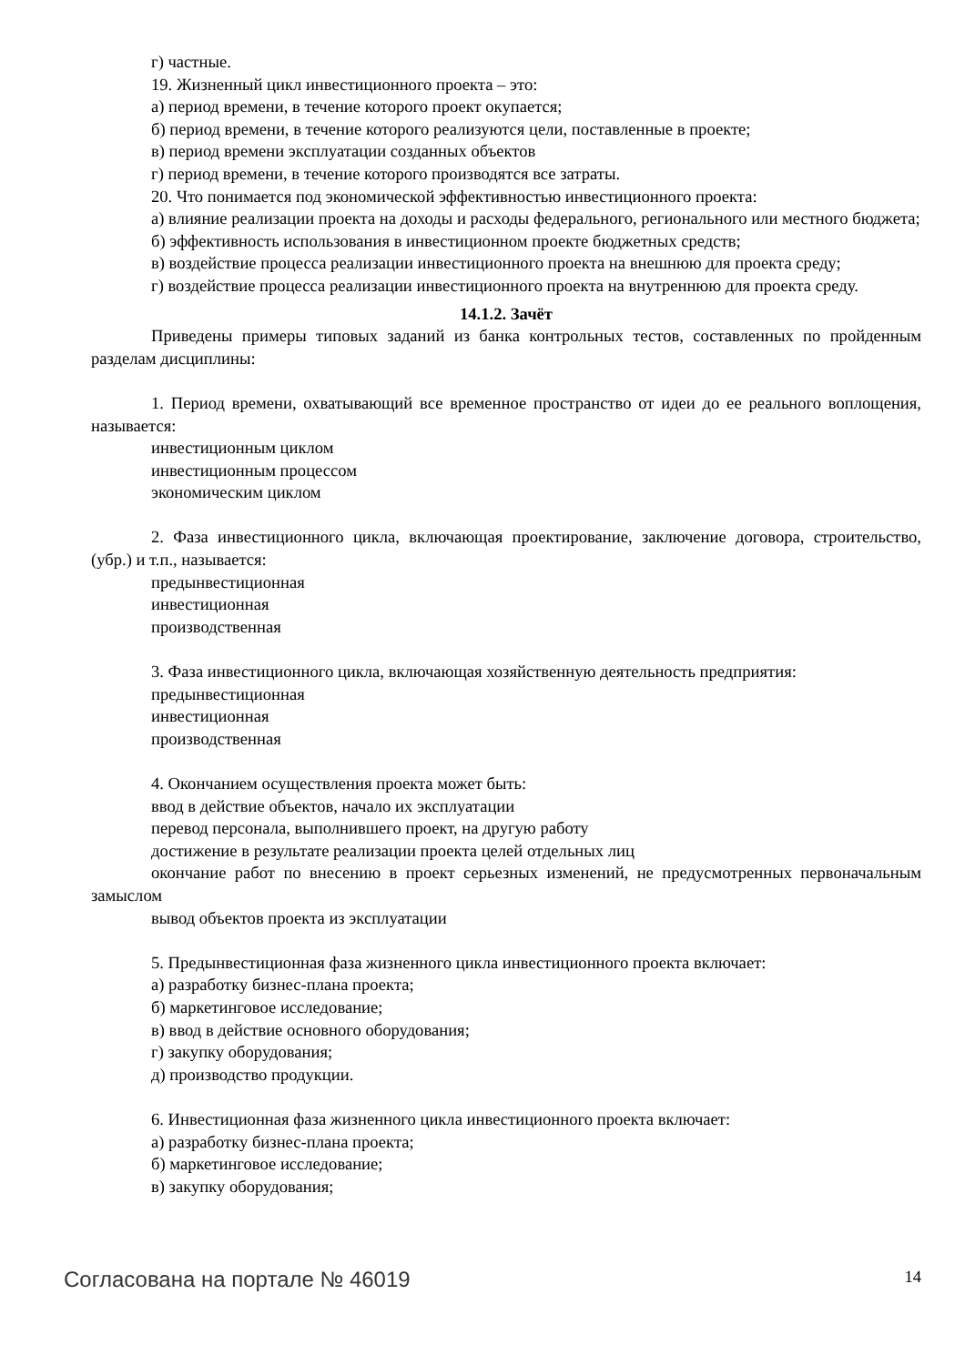г) частные.
19. Жизненный цикл инвестиционного проекта – это:
а) период времени, в течение которого проект окупается;
б) период времени, в течение которого реализуются цели, поставленные в проекте;
в) период времени эксплуатации созданных объектов
г) период времени, в течение которого производятся все затраты.
20. Что понимается под экономической эффективностью инвестиционного проекта:
а) влияние реализации проекта на доходы и расходы федерального, регионального или местного бюджета;
б) эффективность использования в инвестиционном проекте бюджетных средств;
в) воздействие процесса реализации инвестиционного проекта на внешнюю для проекта среду;
г) воздействие процесса реализации инвестиционного проекта на внутреннюю для проекта среду.
14.1.2. Зачёт
Приведены примеры типовых заданий из банка контрольных тестов, составленных по пройденным разделам дисциплины:
1. Период времени, охватывающий все временное пространство от идеи до ее реального воплощения, называется:
инвестиционным циклом
инвестиционным процессом
экономическим циклом
2. Фаза инвестиционного цикла, включающая проектирование, заключение договора, строительство, (убр.) и т.п., называется:
предынвестиционная
инвестиционная
производственная
3. Фаза инвестиционного цикла, включающая хозяйственную деятельность предприятия:
предынвестиционная
инвестиционная
производственная
4. Окончанием осуществления проекта может быть:
ввод в действие объектов, начало их эксплуатации
перевод персонала, выполнившего проект, на другую работу
достижение в результате реализации проекта целей отдельных лиц
окончание работ по внесению в проект серьезных изменений, не предусмотренных первоначальным замыслом
вывод объектов проекта из эксплуатации
5. Предынвестиционная фаза жизненного цикла инвестиционного проекта включает:
а) разработку бизнес-плана проекта;
б) маркетинговое исследование;
в) ввод в действие основного оборудования;
г) закупку оборудования;
д) производство продукции.
6. Инвестиционная фаза жизненного цикла инвестиционного проекта включает:
а) разработку бизнес-плана проекта;
б) маркетинговое исследование;
в) закупку оборудования;
Согласована на портале № 46019 14